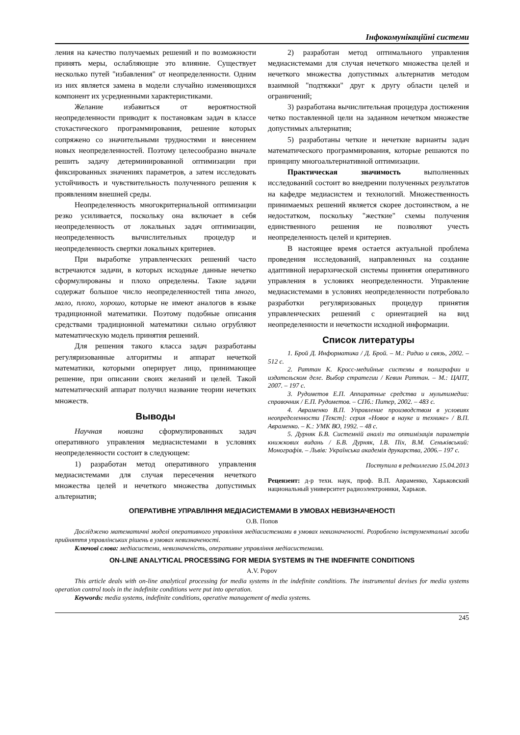Інфокомунікаційні системи
ления на качество получаемых решений и по возможности принять меры, ослабляющие это влияние. Существует несколько путей "избавления" от неопределенности. Одним из них является замена в модели случайно изменяющихся компонент их усредненными характеристиками.
Желание избавиться от вероятностной неопределенности приводит к постановкам задач в классе стохастического программирования, решение которых сопряжено со значительными трудностями и внесением новых неопределенностей. Поэтому целесообразно вначале решить задачу детерминированной оптимизации при фиксированных значениях параметров, а затем исследовать устойчивость и чувствительность полученного решения к проявлениям внешней среды.
Неопределенность многокритериальной оптимизации резко усиливается, поскольку она включает в себя неопределенность от локальных задач оптимизации, неопределенность вычислительных процедур и неопределенность свертки локальных критериев.
При выработке управленческих решений часто встречаются задачи, в которых исходные данные нечетко сформулированы и плохо определены. Такие задачи содержат большое число неопределенностей типа много, мало, плохо, хорошо, которые не имеют аналогов в языке традиционной математики. Поэтому подобные описания средствами традиционной математики сильно огрубляют математическую модель принятия решений.
Для решения такого класса задач разработаны регуляризованные алгоритмы и аппарат нечеткой математики, которыми оперирует лицо, принимающее решение, при описании своих желаний и целей. Такой математический аппарат получил название теории нечетких множеств.
Выводы
Научная новизна сформулированных задач оперативного управления медиасистемами в условиях неопределенности состоит в следующем:
1) разработан метод оперативного управления медиасистемами для случая пересечения нечеткого множества целей и нечеткого множества допустимых альтернатив;
2) разработан метод оптимального управления медиасистемами для случая нечеткого множества целей и нечеткого множества допустимых альтернатив методом взаимной "подтяжки" друг к другу области целей и ограничений;
3) разработана вычислительная процедура достижения четко поставленной цели на заданном нечетком множестве допустимых альтернатив;
5) разработаны четкие и нечеткие варианты задач математического программирования, которые решаются по принципу многоальтернативной оптимизации.
Практическая значимость выполненных исследований состоит во внедрении полученных результатов на кафедре медиасистем и технологий. Множественность принимаемых решений является скорее достоинством, а не недостатком, поскольку "жесткие" схемы получения единственного решения не позволяют учесть неопределенность целей и критериев.
В настоящее время остается актуальной проблема проведения исследований, направленных на создание адаптивной иерархической системы принятия оперативного управления в условиях неопределенности. Управление медиасистемами в условиях неопределенности потребовало разработки регуляризованых процедур принятия управленческих решений с ориентацией на вид неопределенности и нечеткости исходной информации.
Список литературы
1. Брой Д. Информатика / Д. Брой. – М.: Радио и связь, 2002. – 512 с.
2. Раттан К. Кросс-медийные системы в полиграфии и издательском деле. Выбор стратегии / Кевин Раттан. – М.: ЦАПТ, 2007. – 197 с.
3. Рудометов Е.П. Аппаратные средства и мультимедиа: справочник / Е.П. Рудометов. – СПб.: Питер, 2002. – 483 с.
4. Авраменко В.П. Управление производством в условиях неопределенности [Текст]: серия «Новое в науке и технике» / В.П. Авраменко. – К.: УМК ВО, 1992. – 48 с.
5. Дурняк Б.В. Системній аналіз та оптимізація параметрів книжкових видань / Б.В. Дурняк, І.В. Піх, В.М. Сеньківський: Монографія. – Львів: Українська академія друкарства, 2006.– 197 с.
Поступила в редколлегию 15.04.2013
Рецензент: д-р техн. наук, проф. В.П. Авраменко, Харьковский национальный университет радиоэлектроники, Харьков.
ОПЕРАТИВНЕ УПРАВЛІННЯ МЕДІАСИСТЕМАМИ В УМОВАХ НЕВИЗНАЧЕНОСТІ
О.В. Попов
Досліджено математичні моделі оперативного управління медіасистемами в умовах невизначеності. Розроблено інструментальні засоби прийняття управлінських рішень в умовах невизначеності.
Ключові слова: медіасистеми, невизначеність, оперативне управління медіасистемами.
ON-LINE ANALYTICAL PROCESSING FOR MEDIA SYSTEMS IN THE INDEFINITE CONDITIONS
A.V. Popov
This article deals with on-line analytical processing for media systems in the indefinite conditions. The instrumental devises for media systems operation control tools in the indefinite conditions were put into operation.
Keywords: media systems, indefinite conditions, operative management of media systems.
245